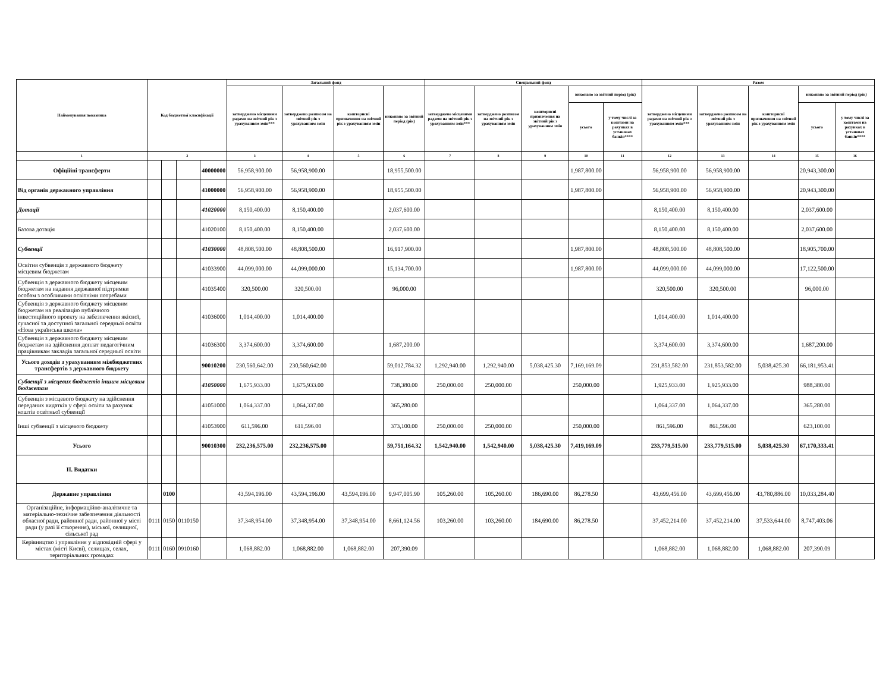| Найменування показника | Код бюджетної класифікації | | | | Загальний фонд | | | | Спеціальний фонд | | | | | Разом | | | | |
| --- | --- | --- | --- | --- | --- | --- | --- | --- | --- | --- | --- | --- | --- | --- | --- | --- | --- | --- |
| | | | | | затверджено місцевими радами на звітний рік з урахуванням змін*** | затверджено розписом на звітний рік з урахуванням змін | кошторисні призначення на звітний рік з урахуванням змін | виконано за звітний період (рік) | затверджено місцевими радами на звітний рік з урахуванням змін*** | затверджено розписом на звітний рік з урахуванням змін | кошторисні призначення на звітний рік з урахуванням змін | виконано за звітний період (рік) | | затверджено місцевими радами на звітний рік з урахуванням змін*** | затверджено розписом на звітний рік з урахуванням змін | кошторисні призначення на звітний рік з урахуванням змін | виконано за звітний період (рік) | |
| | | | | | | | | | | | | усього | у тому числі за коштами на рахунках в установах банків**** | | | | усього | у тому числі за коштами на рахунках в установах банків**** |
| 1 | 2 | | | | 3 | 4 | 5 | 6 | 7 | 8 | 9 | 10 | 11 | 12 | 13 | 14 | 15 | 16 |
| Офіційні трансферти | | | | 40000000 | 56,958,900.00 | 56,958,900.00 | | 18,955,500.00 | | | | 1,987,800.00 | | 56,958,900.00 | 56,958,900.00 | | 20,943,300.00 | |
| Від органів державного управління | | | | 41000000 | 56,958,900.00 | 56,958,900.00 | | 18,955,500.00 | | | | 1,987,800.00 | | 56,958,900.00 | 56,958,900.00 | | 20,943,300.00 | |
| Дотації | | | | 41020000 | 8,150,400.00 | 8,150,400.00 | | 2,037,600.00 | | | | | | 8,150,400.00 | 8,150,400.00 | | 2,037,600.00 | |
| Базова дотація | | | | 41020100 | 8,150,400.00 | 8,150,400.00 | | 2,037,600.00 | | | | | | 8,150,400.00 | 8,150,400.00 | | 2,037,600.00 | |
| Субвенції | | | | 41030000 | 48,808,500.00 | 48,808,500.00 | | 16,917,900.00 | | | | 1,987,800.00 | | 48,808,500.00 | 48,808,500.00 | | 18,905,700.00 | |
| Освітня субвенція з державного бюджету місцевим бюджетам | | | | 41033900 | 44,099,000.00 | 44,099,000.00 | | 15,134,700.00 | | | | 1,987,800.00 | | 44,099,000.00 | 44,099,000.00 | | 17,122,500.00 | |
| Субвенція з державного бюджету місцевим бюджетам на надання державної підтримки особам з особливими освітніми потребами | | | | 41035400 | 320,500.00 | 320,500.00 | | 96,000.00 | | | | | | 320,500.00 | 320,500.00 | | 96,000.00 | |
| Субвенція з державного бюджету місцевим бюджетам на реалізацію публічного інвестиційного проекту на забезпечення якісної, сучасної та доступної загальної середньої освіти «Нова українська школа» | | | | 41036000 | 1,014,400.00 | 1,014,400.00 | | | | | | | | 1,014,400.00 | 1,014,400.00 | | | |
| Субвенція з державного бюджету місцевим бюджетам на здійснення доплат педагогічним працівникам закладів загальної середньої освіти | | | | 41036300 | 3,374,600.00 | 3,374,600.00 | | 1,687,200.00 | | | | | | 3,374,600.00 | 3,374,600.00 | | 1,687,200.00 | |
| Усього доходів з урахуванням міжбюджетних трансфертів з державного бюджету | | | | 90010200 | 230,560,642.00 | 230,560,642.00 | | 59,012,784.32 | 1,292,940.00 | 1,292,940.00 | 5,038,425.30 | 7,169,169.09 | | 231,853,582.00 | 231,853,582.00 | 5,038,425.30 | 66,181,953.41 | |
| Субвенції з місцевих бюджетів іншим місцевим бюджетам | | | | 41050000 | 1,675,933.00 | 1,675,933.00 | | 738,380.00 | 250,000.00 | 250,000.00 | | 250,000.00 | | 1,925,933.00 | 1,925,933.00 | | 988,380.00 | |
| Субвенція з місцевого бюджету на здійснення переданих видатків у сфері освіти за рахунок коштів освітньої субвенції | | | | 41051000 | 1,064,337.00 | 1,064,337.00 | | 365,280.00 | | | | | | 1,064,337.00 | 1,064,337.00 | | 365,280.00 | |
| Інші субвенції з місцевого бюджету | | | | 41053900 | 611,596.00 | 611,596.00 | | 373,100.00 | 250,000.00 | 250,000.00 | | 250,000.00 | | 861,596.00 | 861,596.00 | | 623,100.00 | |
| Усього | | | | 90010300 | 232,236,575.00 | 232,236,575.00 | | 59,751,164.32 | 1,542,940.00 | 1,542,940.00 | 5,038,425.30 | 7,419,169.09 | | 233,779,515.00 | 233,779,515.00 | 5,038,425.30 | 67,170,333.41 | |
| ІІ. Видатки | | | | | | | | | | | | | | | | | | |
| Державне управління | | 0100 | | | 43,594,196.00 | 43,594,196.00 | 43,594,196.00 | 9,947,005.90 | 105,260.00 | 105,260.00 | 186,690.00 | 86,278.50 | | 43,699,456.00 | 43,699,456.00 | 43,780,886.00 | 10,033,284.40 | |
| Організаційне, інформаційно-аналітичне та матеріально-технічне забезпечення діяльності обласної ради, районної ради, районної у місті ради (у разі її створення), міської, селищної, сільської рад | 0111 | 0150 | 0110150 | | 37,348,954.00 | 37,348,954.00 | 37,348,954.00 | 8,661,124.56 | 103,260.00 | 103,260.00 | 184,690.00 | 86,278.50 | | 37,452,214.00 | 37,452,214.00 | 37,533,644.00 | 8,747,403.06 | |
| Керівництво і управління у відповідній сфері у містах (місті Києві), селищах, селах, територіальних громадах | 0111 | 0160 | 0910160 | | 1,068,882.00 | 1,068,882.00 | 1,068,882.00 | 207,390.09 | | | | | | 1,068,882.00 | 1,068,882.00 | 1,068,882.00 | 207,390.09 | |